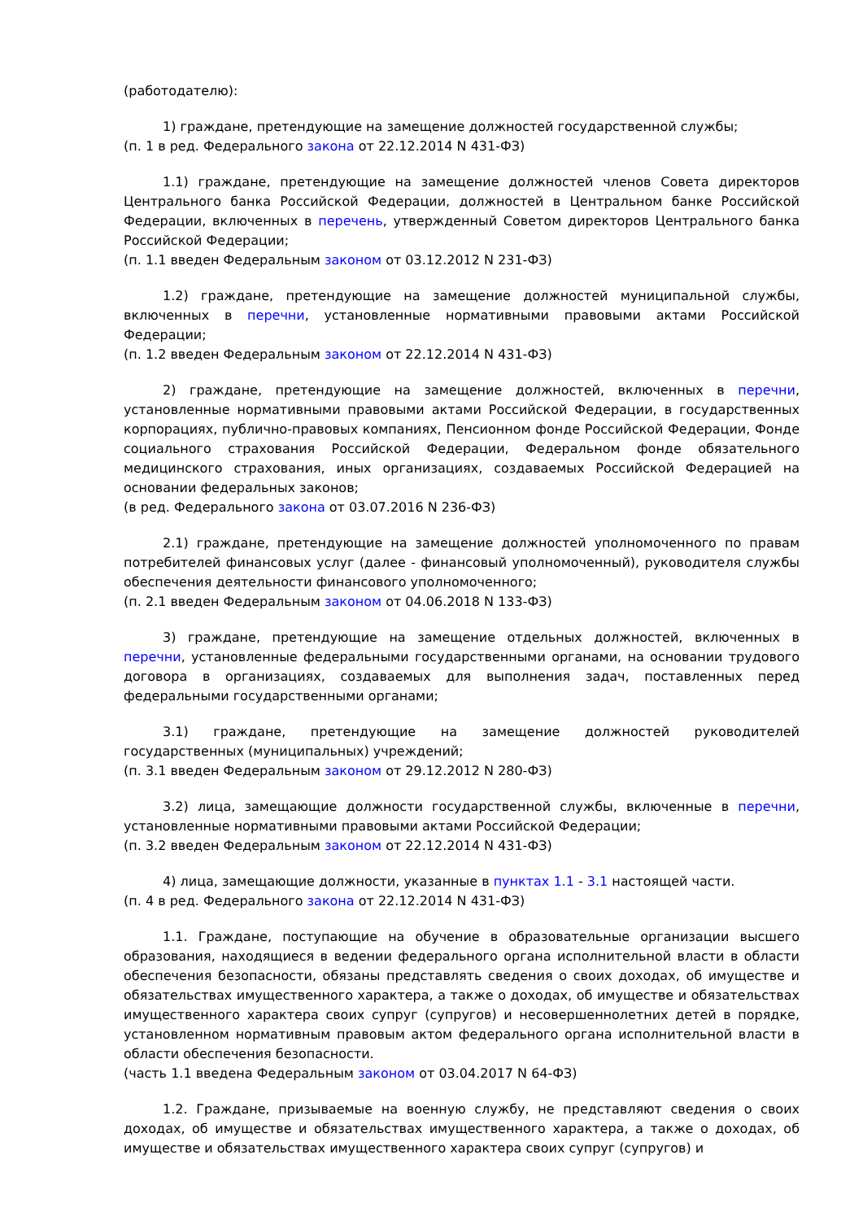(работодателю):
1) граждане, претендующие на замещение должностей государственной службы;
(п. 1 в ред. Федерального закона от 22.12.2014 N 431-ФЗ)
1.1) граждане, претендующие на замещение должностей членов Совета директоров Центрального банка Российской Федерации, должностей в Центральном банке Российской Федерации, включенных в перечень, утвержденный Советом директоров Центрального банка Российской Федерации;
(п. 1.1 введен Федеральным законом от 03.12.2012 N 231-ФЗ)
1.2) граждане, претендующие на замещение должностей муниципальной службы, включенных в перечни, установленные нормативными правовыми актами Российской Федерации;
(п. 1.2 введен Федеральным законом от 22.12.2014 N 431-ФЗ)
2) граждане, претендующие на замещение должностей, включенных в перечни, установленные нормативными правовыми актами Российской Федерации, в государственных корпорациях, публично-правовых компаниях, Пенсионном фонде Российской Федерации, Фонде социального страхования Российской Федерации, Федеральном фонде обязательного медицинского страхования, иных организациях, создаваемых Российской Федерацией на основании федеральных законов;
(в ред. Федерального закона от 03.07.2016 N 236-ФЗ)
2.1) граждане, претендующие на замещение должностей уполномоченного по правам потребителей финансовых услуг (далее - финансовый уполномоченный), руководителя службы обеспечения деятельности финансового уполномоченного;
(п. 2.1 введен Федеральным законом от 04.06.2018 N 133-ФЗ)
3) граждане, претендующие на замещение отдельных должностей, включенных в перечни, установленные федеральными государственными органами, на основании трудового договора в организациях, создаваемых для выполнения задач, поставленных перед федеральными государственными органами;
3.1) граждане, претендующие на замещение должностей руководителей государственных (муниципальных) учреждений;
(п. 3.1 введен Федеральным законом от 29.12.2012 N 280-ФЗ)
3.2) лица, замещающие должности государственной службы, включенные в перечни, установленные нормативными правовыми актами Российской Федерации;
(п. 3.2 введен Федеральным законом от 22.12.2014 N 431-ФЗ)
4) лица, замещающие должности, указанные в пунктах 1.1 - 3.1 настоящей части.
(п. 4 в ред. Федерального закона от 22.12.2014 N 431-ФЗ)
1.1. Граждане, поступающие на обучение в образовательные организации высшего образования, находящиеся в ведении федерального органа исполнительной власти в области обеспечения безопасности, обязаны представлять сведения о своих доходах, об имуществе и обязательствах имущественного характера, а также о доходах, об имуществе и обязательствах имущественного характера своих супруг (супругов) и несовершеннолетних детей в порядке, установленном нормативным правовым актом федерального органа исполнительной власти в области обеспечения безопасности.
(часть 1.1 введена Федеральным законом от 03.04.2017 N 64-ФЗ)
1.2. Граждане, призываемые на военную службу, не представляют сведения о своих доходах, об имуществе и обязательствах имущественного характера, а также о доходах, об имуществе и обязательствах имущественного характера своих супруг (супругов) и